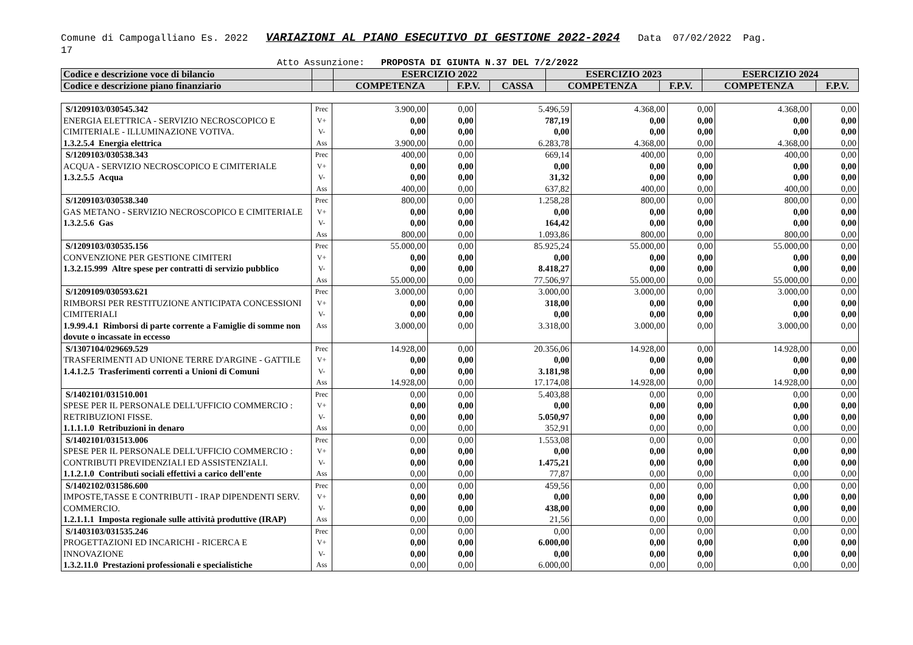Comune di Campogalliano Es. 2022 VARIAZIONI AL PIANO ESECUTIVO DI GESTIONE 2022-2024 Data 07/02/2022 Pag.
17
Atto Assunzione: PROPOSTA DI GIUNTA N.37 DEL 7/2/2022
| Codice e descrizione voce di bilancio | | ESERCIZIO 2022 | | | ESERCIZIO 2023 | | ESERCIZIO 2024 | |
| Codice e descrizione piano finanziario | | COMPETENZA | F.P.V. | CASSA | COMPETENZA | F.P.V. | COMPETENZA | F.P.V. |
| S/1209103/030545.342 ENERGIA ELETTRICA - SERVIZIO NECROSCOPICO E CIMITERIALE - ILLUMINAZIONE VOTIVA. 1.3.2.5.4 Energia elettrica | Prec V+ V- Ass | 3.900,00 0,00 0,00 3.900,00 | 0,00 0,00 0,00 0,00 | 5.496,59 787,19 0,00 6.283,78 | 4.368,00 0,00 0,00 4.368,00 | 0,00 0,00 0,00 0,00 | 4.368,00 0,00 0,00 4.368,00 | 0,00 0,00 0,00 0,00 |
| S/1209103/030538.343 ACQUA - SERVIZIO NECROSCOPICO E CIMITERIALE 1.3.2.5.5 Acqua | Prec V+ V- Ass | 400,00 0,00 0,00 400,00 | 0,00 0,00 0,00 0,00 | 669,14 0,00 31,32 637,82 | 400,00 0,00 0,00 400,00 | 0,00 0,00 0,00 0,00 | 400,00 0,00 0,00 400,00 | 0,00 0,00 0,00 0,00 |
| S/1209103/030538.340 GAS METANO - SERVIZIO NECROSCOPICO E CIMITERIALE 1.3.2.5.6 Gas | Prec V+ V- Ass | 800,00 0,00 0,00 800,00 | 0,00 0,00 0,00 0,00 | 1.258,28 0,00 164,42 1.093,86 | 800,00 0,00 0,00 800,00 | 0,00 0,00 0,00 0,00 | 800,00 0,00 0,00 800,00 | 0,00 0,00 0,00 0,00 |
| S/1209103/030535.156 CONVENZIONE PER GESTIONE CIMITERI 1.3.2.15.999 Altre spese per contratti di servizio pubblico | Prec V+ V- Ass | 55.000,00 0,00 0,00 55.000,00 | 0,00 0,00 0,00 0,00 | 85.925,24 0,00 8.418,27 77.506,97 | 55.000,00 0,00 0,00 55.000,00 | 0,00 0,00 0,00 0,00 | 55.000,00 0,00 0,00 55.000,00 | 0,00 0,00 0,00 0,00 |
| S/1209109/030593.621 RIMBORSI PER RESTITUZIONE ANTICIPATA CONCESSIONI CIMITERIALI 1.9.99.4.1 Rimborsi di parte corrente a Famiglie di somme non dovute o incassate in eccesso | Prec V+ V- Ass | 3.000,00 0,00 0,00 3.000,00 | 0,00 0,00 0,00 0,00 | 3.000,00 318,00 0,00 3.318,00 | 3.000,00 0,00 0,00 3.000,00 | 0,00 0,00 0,00 0,00 | 3.000,00 0,00 0,00 3.000,00 | 0,00 0,00 0,00 0,00 |
| S/1307104/029669.529 TRASFERIMENTI AD UNIONE TERRE D'ARGINE - GATTILE 1.4.1.2.5 Trasferimenti correnti a Unioni di Comuni | Prec V+ V- Ass | 14.928,00 0,00 0,00 14.928,00 | 0,00 0,00 0,00 0,00 | 20.356,06 0,00 3.181,98 17.174,08 | 14.928,00 0,00 0,00 14.928,00 | 0,00 0,00 0,00 0,00 | 14.928,00 0,00 0,00 14.928,00 | 0,00 0,00 0,00 0,00 |
| S/1402101/031510.001 SPESE PER IL PERSONALE DELL'UFFICIO COMMERCIO : RETRIBUZIONI FISSE. 1.1.1.1.0 Retribuzioni in denaro | Prec V+ V- Ass | 0,00 0,00 0,00 0,00 | 0,00 0,00 0,00 0,00 | 5.403,88 0,00 5.050,97 352,91 | 0,00 0,00 0,00 0,00 | 0,00 0,00 0,00 0,00 | 0,00 0,00 0,00 0,00 | 0,00 0,00 0,00 0,00 |
| S/1402101/031513.006 SPESE PER IL PERSONALE DELL'UFFICIO COMMERCIO : CONTRIBUTI PREVIDENZIALI ED ASSISTENZIALI. 1.1.2.1.0 Contributi sociali effettivi a carico dell'ente | Prec V+ V- Ass | 0,00 0,00 0,00 0,00 | 0,00 0,00 0,00 0,00 | 1.553,08 0,00 1.475,21 77,87 | 0,00 0,00 0,00 0,00 | 0,00 0,00 0,00 0,00 | 0,00 0,00 0,00 0,00 | 0,00 0,00 0,00 0,00 |
| S/1402102/031586.600 IMPOSTE,TASSE E CONTRIBUTI - IRAP DIPENDENTI SERV. COMMERCIO. 1.2.1.1.1 Imposta regionale sulle attività produttive (IRAP) | Prec V+ V- Ass | 0,00 0,00 0,00 0,00 | 0,00 0,00 0,00 0,00 | 459,56 0,00 438,00 21,56 | 0,00 0,00 0,00 0,00 | 0,00 0,00 0,00 0,00 | 0,00 0,00 0,00 0,00 | 0,00 0,00 0,00 0,00 |
| S/1403103/031535.246 PROGETTAZIONI ED INCARICHI - RICERCA E INNOVAZIONE 1.3.2.11.0 Prestazioni professionali e specialistiche | Prec V+ V- Ass | 0,00 0,00 0,00 0,00 | 0,00 0,00 0,00 0,00 | 0,00 6.000,00 0,00 6.000,00 | 0,00 0,00 0,00 0,00 | 0,00 0,00 0,00 0,00 | 0,00 0,00 0,00 0,00 | 0,00 0,00 0,00 0,00 |